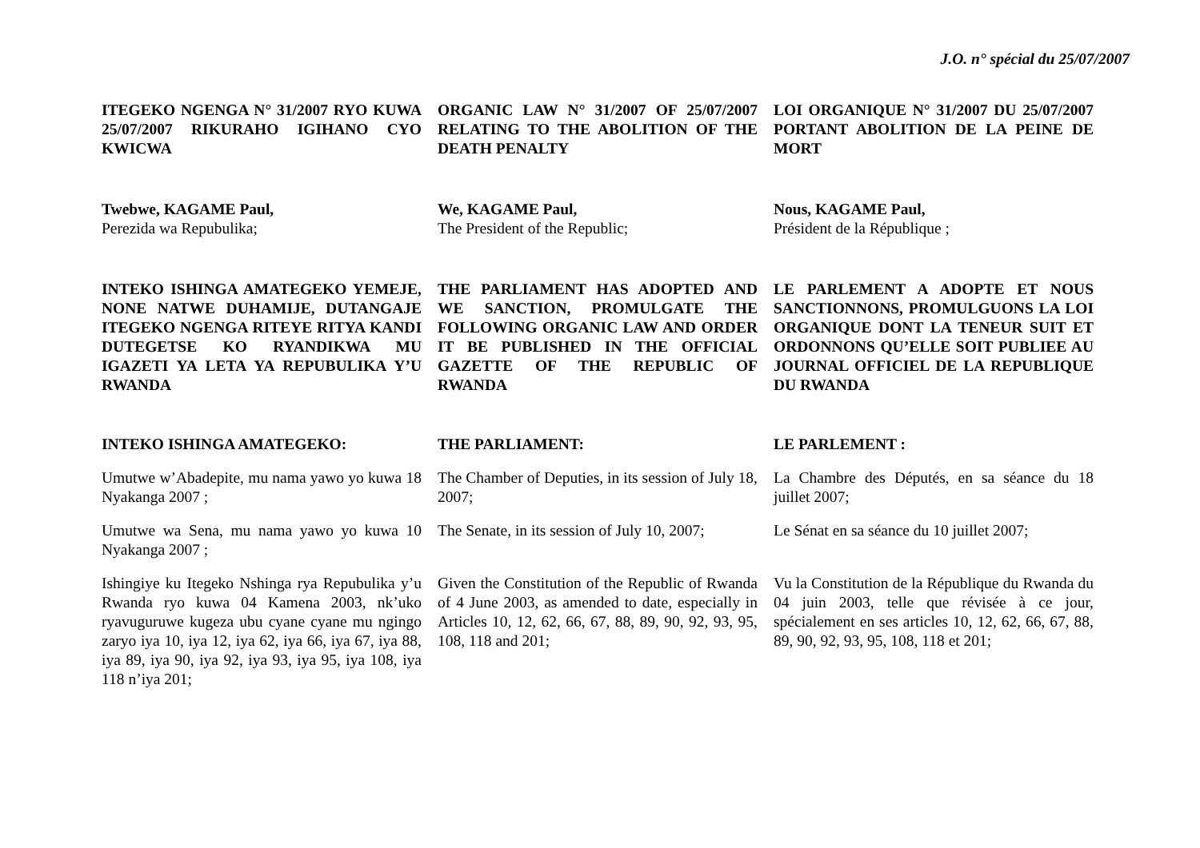J.O. n° spécial du 25/07/2007
ITEGEKO NGENGA N° 31/2007 RYO KUWA 25/07/2007 RIKURAHO IGIHANO CYO KWICWA
ORGANIC LAW N° 31/2007 OF 25/07/2007 RELATING TO THE ABOLITION OF THE DEATH PENALTY
LOI ORGANIQUE N° 31/2007 DU 25/07/2007 PORTANT ABOLITION DE LA PEINE DE MORT
Twebwe, KAGAME Paul,
Perezida wa Repubulika;
We, KAGAME Paul,
The President of the Republic;
Nous, KAGAME Paul,
Président de la République ;
INTEKO ISHINGA AMATEGEKO YEMEJE, NONE NATWE DUHAMIJE, DUTANGAJE ITEGEKO NGENGA RITEYE RITYA KANDI DUTEGETSE KO RYANDIKWA MU IGAZETI YA LETA YA REPUBULIKA Y’U RWANDA
THE PARLIAMENT HAS ADOPTED AND WE SANCTION, PROMULGATE THE FOLLOWING ORGANIC LAW AND ORDER IT BE PUBLISHED IN THE OFFICIAL GAZETTE OF THE REPUBLIC OF RWANDA
LE PARLEMENT A ADOPTE ET NOUS SANCTIONNONS, PROMULGUONS LA LOI ORGANIQUE DONT LA TENEUR SUIT ET ORDONNONS QU’ELLE SOIT PUBLIEE AU JOURNAL OFFICIEL DE LA REPUBLIQUE DU RWANDA
INTEKO ISHINGA AMATEGEKO:
THE PARLIAMENT:
LE PARLEMENT :
Umutwe w’Abadepite, mu nama yawo yo kuwa 18 Nyakanga 2007 ;
The Chamber of Deputies, in its session of July 18, 2007;
La Chambre des Députés, en sa séance du 18 juillet 2007;
Umutwe wa Sena, mu nama yawo yo kuwa 10 Nyakanga 2007 ;
The Senate, in its session of July 10, 2007;
Le Sénat en sa séance du 10 juillet 2007;
Ishingiye ku Itegeko Nshinga rya Repubulika y’u Rwanda ryo kuwa 04 Kamena 2003, nk’uko ryavuguruwe kugeza ubu cyane cyane mu ngingo zaryo iya 10, iya 12, iya 62, iya 66, iya 67, iya 88, iya 89, iya 90, iya 92, iya 93, iya 95, iya 108, iya 118 n’iya 201;
Given the Constitution of the Republic of Rwanda of 4 June 2003, as amended to date, especially in Articles 10, 12, 62, 66, 67, 88, 89, 90, 92, 93, 95, 108, 118 and 201;
Vu la Constitution de la République du Rwanda du 04 juin 2003, telle que révisée à ce jour, spécialement en ses articles 10, 12, 62, 66, 67, 88, 89, 90, 92, 93, 95, 108, 118 et 201;